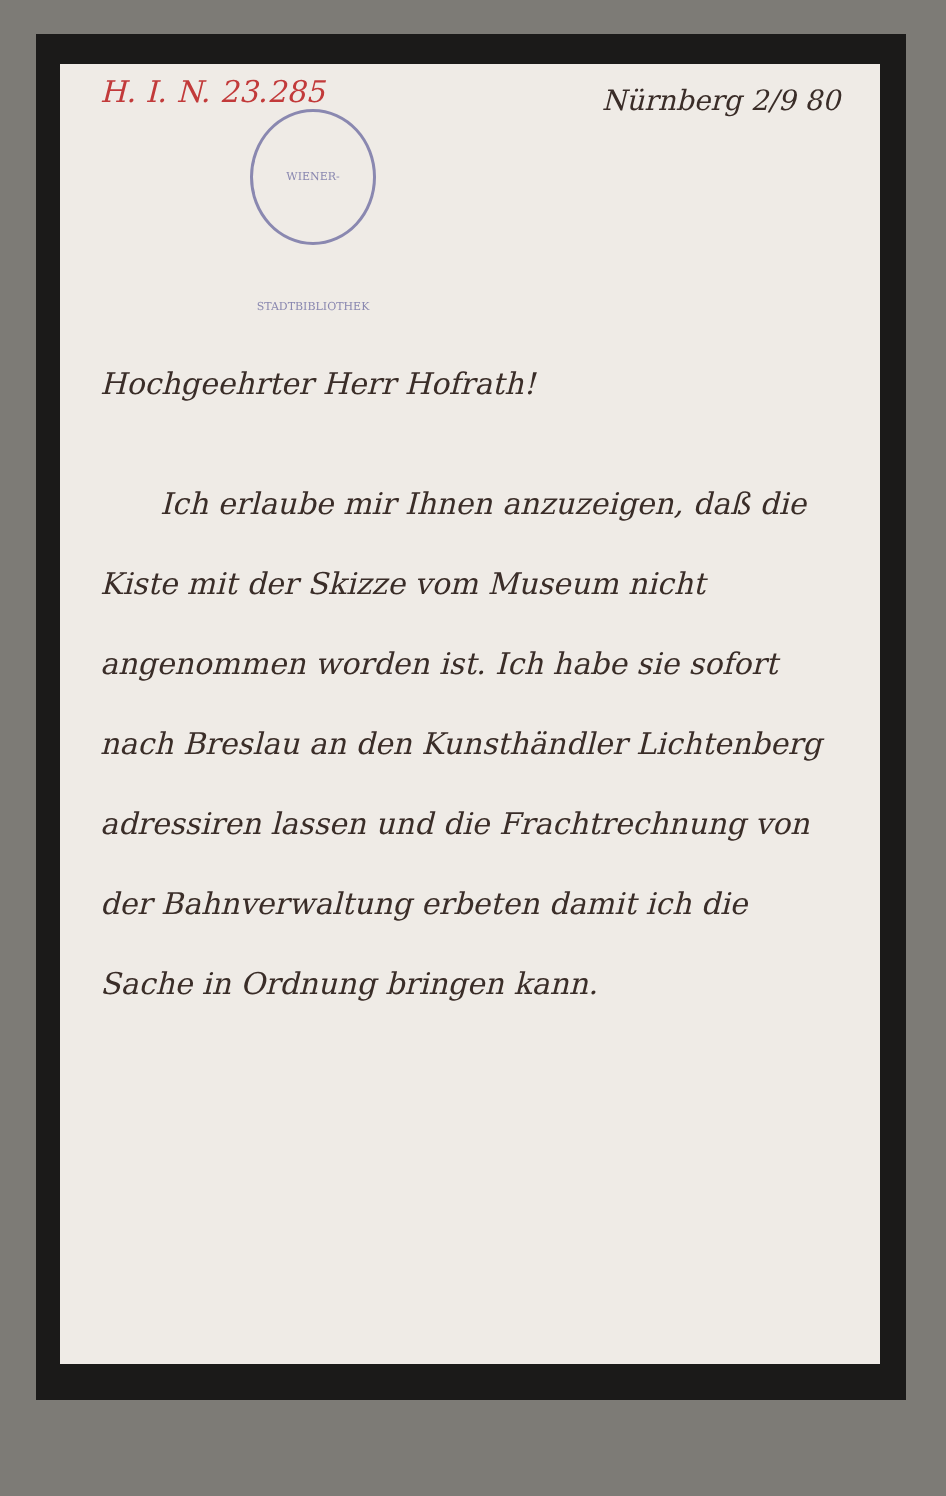Nürnberg 2/9 80
H. I. N. 23.285
WIENER-STADTBIBLIOTHEK
Hochgeehrter Herr Hofrath!
Ich erlaube mir Ihnen anzuzeigen, daß die Kiste mit der Skizze vom Museum nicht angenommen worden ist. Ich habe sie sofort nach Breslau an den Kunsthändler Lichtenberg adressiren lassen und die Frachtrechnung von der Bahnverwaltung erbeten damit ich die Sache in Ordnung bringen kann.